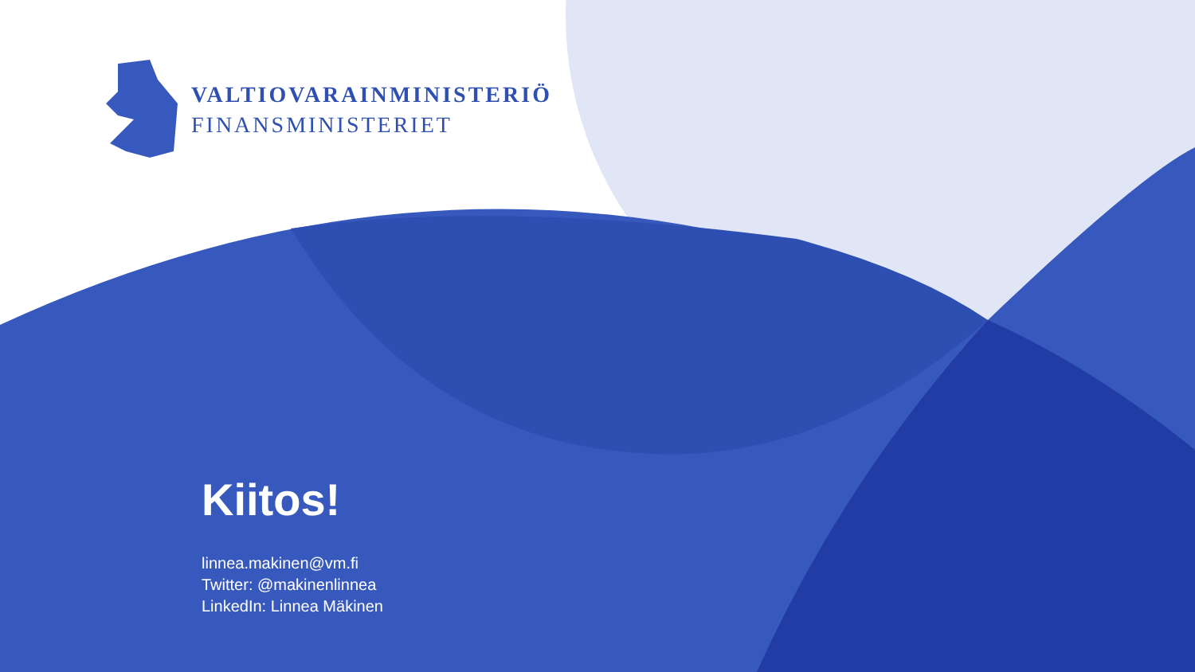VALTIOVARAINMINISTERIÖ
FINANSMINISTERIET
Kiitos!
linnea.makinen@vm.fi
Twitter: @makinenlinnea
LinkedIn: Linnea Mäkinen